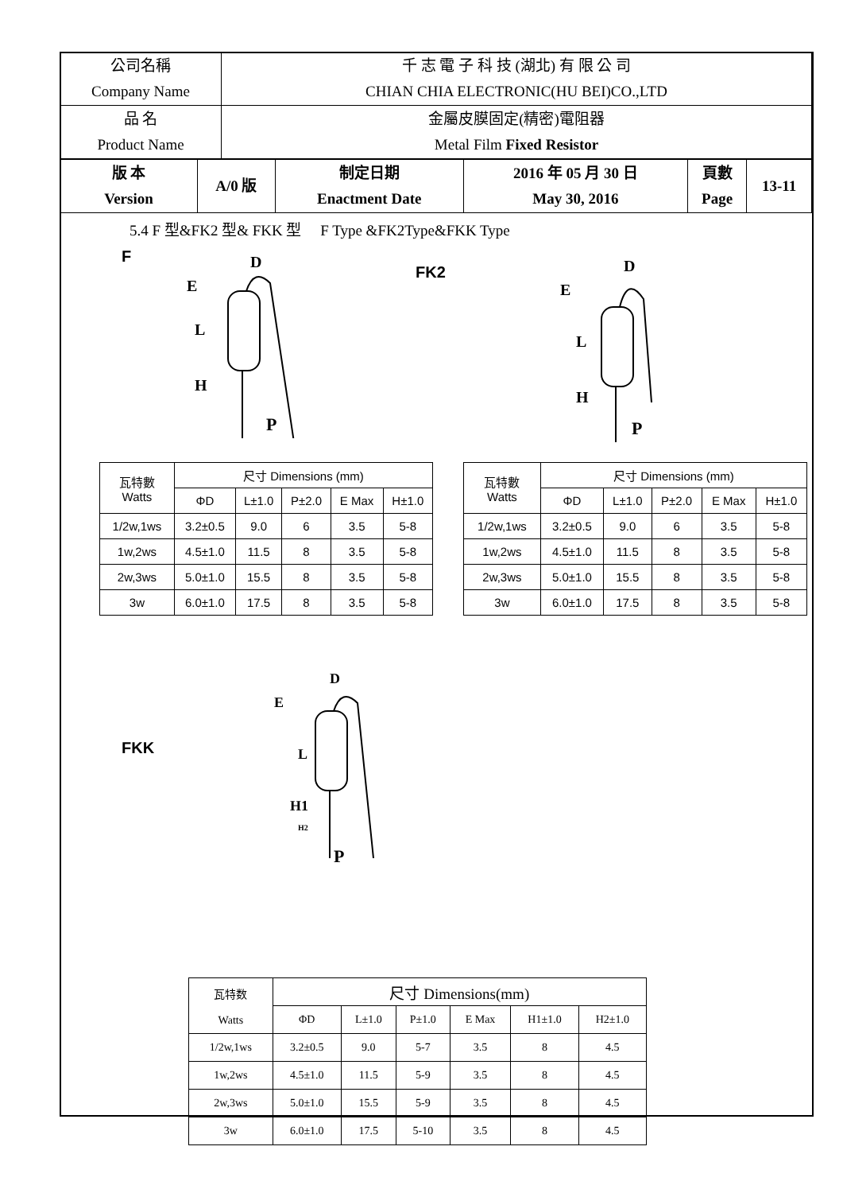| 公司名稱 Company Name | 千 志 電 子 科 技 (湖北) 有 限 公 司 CHIAN CHIA ELECTRONIC(HU BEI)CO.,LTD |
| 品 名 Product Name | 金屬皮膜固定(精密)電阻器 Metal Film Fixed Resistor |
| 版 本 Version | A/0 版 | 制定日期 Enactment Date | 2016 年 05 月 30 日 May 30, 2016 | 頁數 Page | 13-11 |
5.4 F 型&FK2 型& FKK 型 F Type &FK2Type&FKK Type
F
D
E
L
H
P
FK2
D
E
L
H
P
| 瓦特數 Watts | 尺寸 Dimensions (mm) | | | | |
| | ΦD | L±1.0 | P±2.0 | E Max | H±1.0 |
| 1/2w,1ws | 3.2±0.5 | 9.0 | 6 | 3.5 | 5-8 |
| 1w,2ws | 4.5±1.0 | 11.5 | 8 | 3.5 | 5-8 |
| 2w,3ws | 5.0±1.0 | 15.5 | 8 | 3.5 | 5-8 |
| 3w | 6.0±1.0 | 17.5 | 8 | 3.5 | 5-8 |
| 瓦特數 Watts | 尺寸 Dimensions (mm) | | | | |
| | ΦD | L±1.0 | P±2.0 | E Max | H±1.0 |
| 1/2w,1ws | 3.2±0.5 | 9.0 | 6 | 3.5 | 5-8 |
| 1w,2ws | 4.5±1.0 | 11.5 | 8 | 3.5 | 5-8 |
| 2w,3ws | 5.0±1.0 | 15.5 | 8 | 3.5 | 5-8 |
| 3w | 6.0±1.0 | 17.5 | 8 | 3.5 | 5-8 |
FKK
D
E
L
H1
H2
P
| 瓦特数 Watts | 尺寸 Dimensions(mm) | | | | | |
| | ΦD | L±1.0 | P±1.0 | E Max | H1±1.0 | H2±1.0 |
| 1/2w,1ws | 3.2±0.5 | 9.0 | 5-7 | 3.5 | 8 | 4.5 |
| 1w,2ws | 4.5±1.0 | 11.5 | 5-9 | 3.5 | 8 | 4.5 |
| 2w,3ws | 5.0±1.0 | 15.5 | 5-9 | 3.5 | 8 | 4.5 |
| 3w | 6.0±1.0 | 17.5 | 5-10 | 3.5 | 8 | 4.5 |